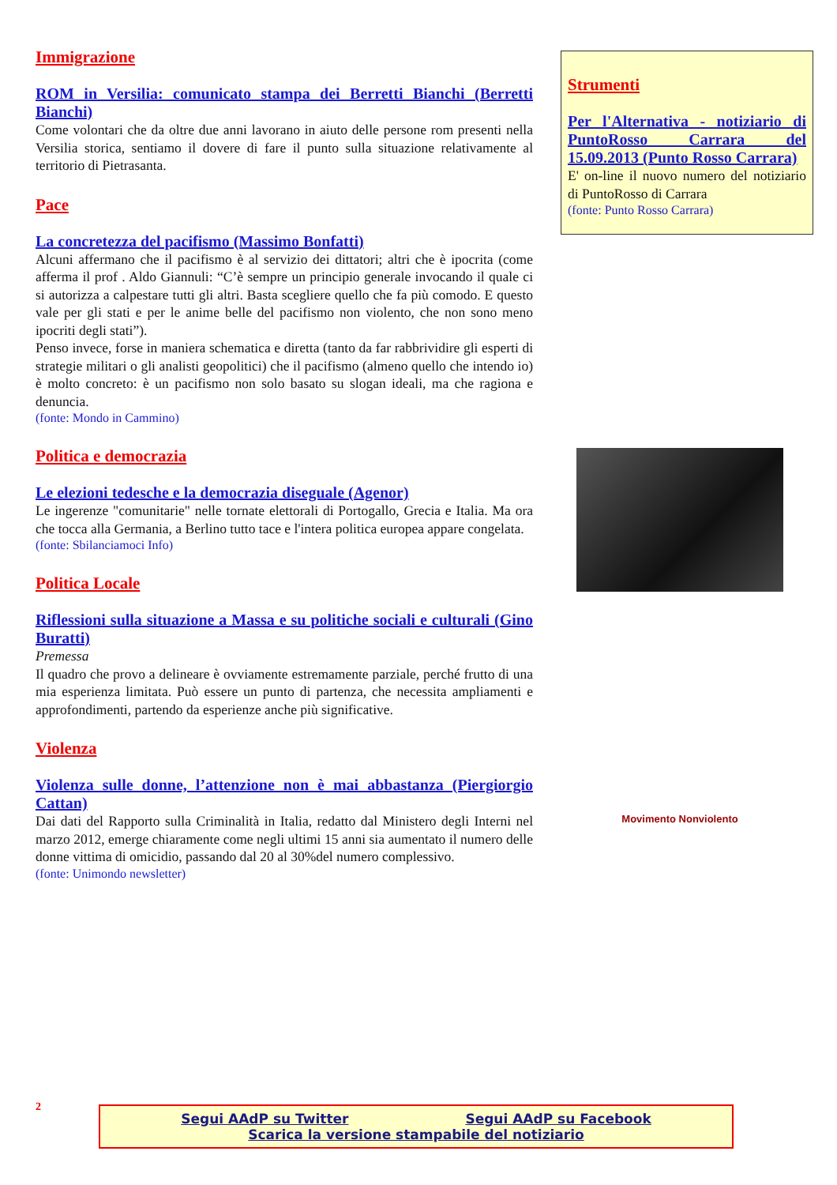Immigrazione
ROM in Versilia: comunicato stampa dei Berretti Bianchi (Berretti Bianchi)
Come volontari che da oltre due anni lavorano in aiuto delle persone rom presenti nella Versilia storica, sentiamo il dovere di fare il punto sulla situazione relativamente al territorio di Pietrasanta.
Pace
La concretezza del pacifismo (Massimo Bonfatti)
Alcuni affermano che il pacifismo è al servizio dei dittatori; altri che è ipocrita (come afferma il prof . Aldo Giannuli: “C’è sempre un principio generale invocando il quale ci si autorizza a calpestare tutti gli altri. Basta scegliere quello che fa più comodo. E questo vale per gli stati e per le anime belle del pacifismo non violento, che non sono meno ipocriti degli stati”).
Penso invece, forse in maniera schematica e diretta (tanto da far rabbrividire gli esperti di strategie militari o gli analisti geopolitici) che il pacifismo (almeno quello che intendo io) è molto concreto: è un pacifismo non solo basato su slogan ideali, ma che ragiona e denuncia.
(fonte: Mondo in Cammino)
Politica e democrazia
Le elezioni tedesche e la democrazia diseguale (Agenor)
Le ingerenze "comunitarie" nelle tornate elettorali di Portogallo, Grecia e Italia. Ma ora che tocca alla Germania, a Berlino tutto tace e l'intera politica europea appare congelata.
(fonte: Sbilanciamoci Info)
Politica Locale
Riflessioni sulla situazione a Massa e su politiche sociali e culturali (Gino Buratti)
Premessa
Il quadro che provo a delineare è ovviamente estremamente parziale, perché frutto di una mia esperienza limitata. Può essere un punto di partenza, che necessita ampliamenti e approfondimenti, partendo da esperienze anche più significative.
Violenza
Violenza sulle donne, l’attenzione non è mai abbastanza (Piergiorgio Cattan)
Dai dati del Rapporto sulla Criminalità in Italia, redatto dal Ministero degli Interni nel marzo 2012, emerge chiaramente come negli ultimi 15 anni sia aumentato il numero delle donne vittima di omicidio, passando dal 20 al 30%del numero complessivo.
(fonte: Unimondo newsletter)
Strumenti
Per l'Alternativa - notiziario di PuntoRosso Carrara del 15.09.2013 (Punto Rosso Carrara)
E' on-line il nuovo numero del notiziario di PuntoRosso di Carrara
(fonte: Punto Rosso Carrara)
Movimento Nonviolento
2
Segui AAdP su Twitter Segui AAdP su Facebook
Scarica la versione stampabile del notiziario